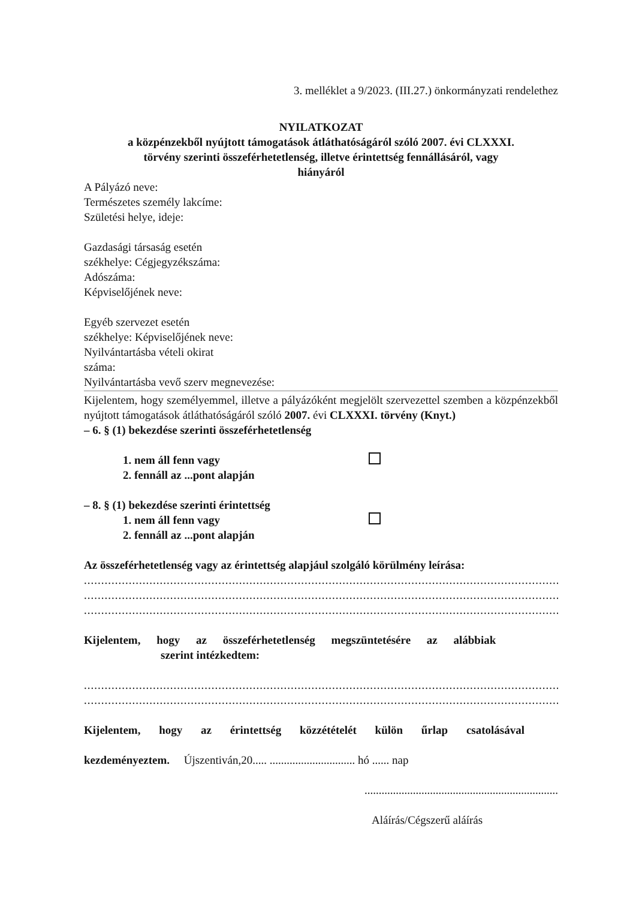3. melléklet a 9/2023. (III.27.) önkormányzati rendelethez
NYILATKOZAT
a közpénzekből nyújtott támogatások átláthatóságáról szóló 2007. évi CLXXXI.
törvény szerinti összeférhetetlenség, illetve érintettség fennállásáról, vagy
hiányáról
A Pályázó neve:
Természetes személy lakcíme:
Születési helye, ideje:
Gazdasági társaság esetén
székhelye: Cégjegyzékszáma:
Adószáma:
Képviselőjének neve:
Egyéb szervezet esetén
székhelye: Képviselőjének neve:
Nyilvántartásba vételi okirat
száma:
Nyilvántartásba vevő szerv megnevezése:
Kijelentem, hogy személyemmel, illetve a pályázóként megjelölt szervezettel szemben a közpénzekből nyújtott támogatások átláthatóságáról szóló 2007. évi CLXXXI. törvény (Knyt.)
– 6. § (1) bekezdése szerinti összeférhetetlenség
1. nem áll fenn vagy
2. fennáll az ...pont alapján
– 8. § (1) bekezdése szerinti érintettség
1. nem áll fenn vagy
2. fennáll az ...pont alapján
Az összeférhetetlenség vagy az érintettség alapjául szolgáló körülmény leírása:
......................................................................................................................................................................
......................................................................................................................................................................
......................................................................................................................................................................
Kijelentem, hogy az összeférhetetlenség megszüntetésére az alábbiak
szerint intézkedtem:
......................................................................................................................................................................
....................................................................................................................................................
Kijelentem, hogy az érintettség közzétételét külön űrlap csatolásával
kezdeményeztem. Újszentiván,20..... .............................. hó ...... nap
....................................................................
Aláírás/Cégszerű aláírás